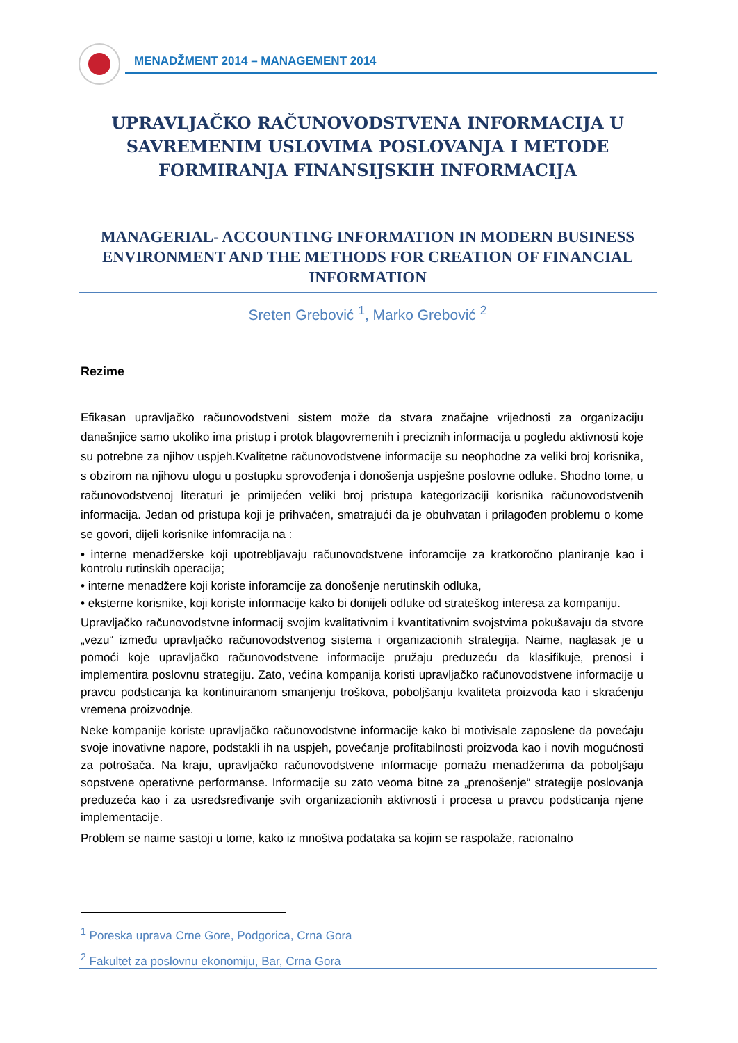MENADŽMENT 2014 – MANAGEMENT 2014
UPRAVLJAČKO RAČUNOVODSTVENA INFORMACIJA U SAVREMENIM USLOVIMA POSLOVANJA I METODE FORMIRANJA FINANSIJSKIH INFORMACIJA
MANAGERIAL- ACCOUNTING INFORMATION IN MODERN BUSINESS ENVIRONMENT AND THE METHODS FOR CREATION OF FINANCIAL INFORMATION
Sreten Grebović <sup>1</sup>, Marko Grebović <sup>2</sup>
Rezime
Efikasan upravljačko računovodstveni sistem može da stvara značajne vrijednosti za organizaciju današnjice samo ukoliko ima pristup i protok blagovremenih i preciznih informacija u pogledu aktivnosti koje su potrebne za njihov uspjeh.Kvalitetne računovodstvene informacije su neophodne za veliki broj korisnika, s obzirom na njihovu ulogu u postupku sprovođenja i donošenja uspješne poslovne odluke. Shodno tome, u računovodstvenoj literaturi je primijećen veliki broj pristupa kategorizaciji korisnika računovodstvenih informacija. Jedan od pristupa koji je prihvaćen, smatrajući da je obuhvatan i prilagođen problemu o kome se govori, dijeli korisnike infomracija na :
• interne menadžerske koji upotrebljavaju računovodstvene inforamcije za kratkoročno planiranje kao i kontrolu rutinskih operacija;
• interne menadžere koji koriste inforamcije za donošenje nerutinskih odluka,
• eksterne korisnike, koji koriste informacije kako bi donijeli odluke od strateškog interesa za kompaniju.
Upravljačko računovodstvne informacij svojim kvalitativnim i kvantitativnim svojstvima pokušavaju da stvore „vezu“ između upravljačko računovodstvenog sistema i organizacionih strategija. Naime, naglasak je u pomoći koje upravljačko računovodstvene informacije pružaju preduzeću da klasifikuje, prenosi i implementira poslovnu strategiju. Zato, većina kompanija koristi upravljačko računovodstvene informacije u pravcu podsticanja ka kontinuiranom smanjenju troškova, poboljšanju kvaliteta proizvoda kao i skraćenju vremena proizvodnje.
Neke kompanije koriste upravljačko računovodstvne informacije kako bi motivisale zaposlene da povećaju svoje inovativne napore, podstakli ih na uspjeh, povećanje profitabilnosti proizvoda kao i novih mogućnosti za potrošača. Na kraju, upravljačko računovodstvene informacije pomažu menadžerima da poboljšaju sopstvene operativne performanse. Informacije su zato veoma bitne za „prenošenje“ strategije poslovanja preduzeća kao i za usredsređivanje svih organizacionih aktivnosti i procesa u pravcu podsticanja njene implementacije.
Problem se naime sastoji u tome, kako iz mnoštva podataka sa kojim se raspolaže, racionalno
<sup>1</sup> Poreska uprava Crne Gore, Podgorica, Crna Gora
<sup>2</sup> Fakultet za poslovnu ekonomiju, Bar, Crna Gora